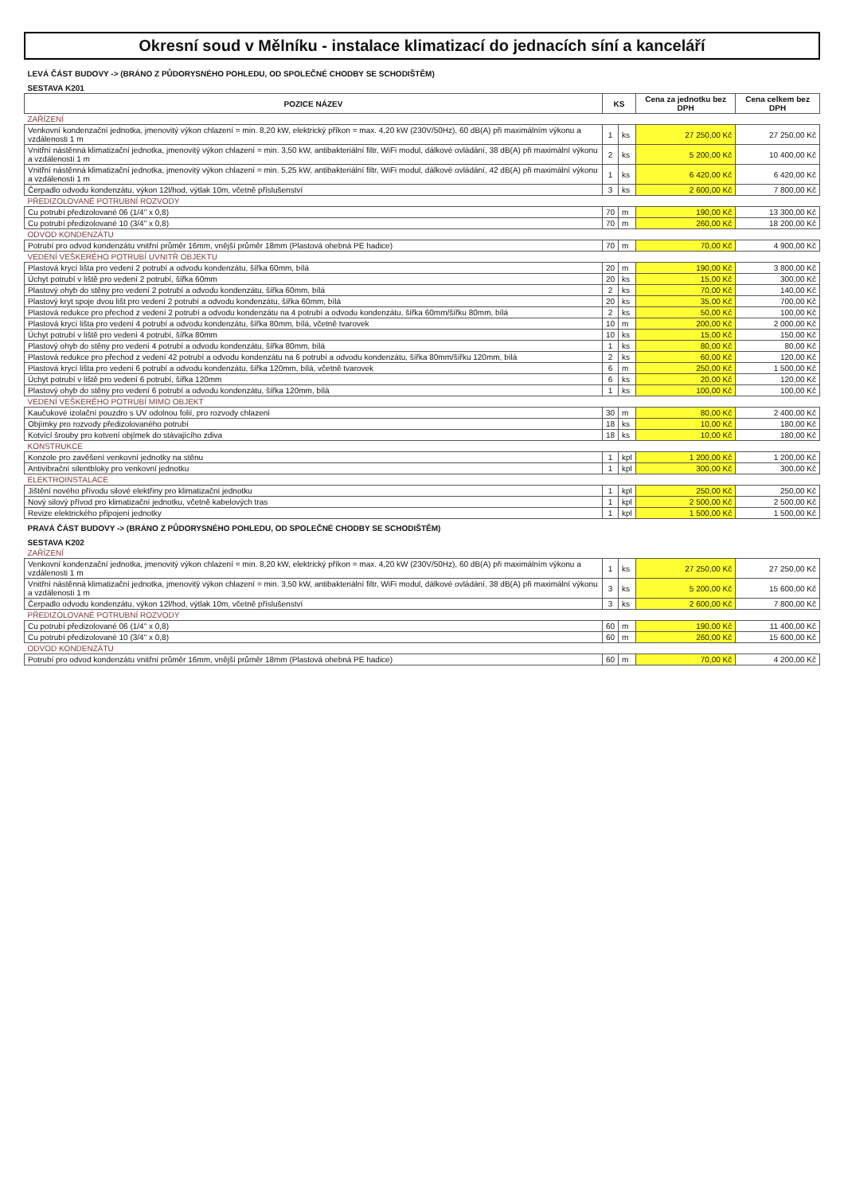Okresní soud v Mělníku - instalace klimatizací do jednacích síní a kanceláří
| LEVÁ ČÁST BUDOVY -> (BRÁNO Z PŮDORYSNÉHO POHLEDU, OD SPOLEČNÉ CHODBY SE SCHODIŠTĚM) | | | | |
| SESTAVA K201 | | | | |
| POZICE NÁZEV | KS | | Cena za jednotku bez DPH | Cena celkem bez DPH |
| ZAŘÍZENÍ | | | | |
| Venkovní kondenzační jednotka, jmenovitý výkon chlazení = min. 8,20 kW, elektrický příkon = max. 4,20 kW (230V/50Hz), 60 dB(A) při maximálním výkonu a vzdálenosti 1 m | 1 | ks | 27 250,00 Kč | 27 250,00 Kč |
| Vnitřní nástěnná klimatizační jednotka, jmenovitý výkon chlazení = min. 3,50 kW, antibakteriální filtr, WiFi modul, dálkové ovládání, 38 dB(A) při maximální výkonu a vzdálenosti 1 m | 2 | ks | 5 200,00 Kč | 10 400,00 Kč |
| Vnitřní nástěnná klimatizační jednotka, jmenovitý výkon chlazení = min. 5,25 kW, antibakteriální filtr, WiFi modul, dálkové ovládání, 42 dB(A) při maximální výkonu a vzdálenosti 1 m | 1 | ks | 6 420,00 Kč | 6 420,00 Kč |
| Čerpadlo odvodu kondenzátu, výkon 12l/hod, výtlak 10m, včetně příslušenství | 3 | ks | 2 600,00 Kč | 7 800,00 Kč |
| PŘEDIZOLOVANÉ POTRUBNÍ ROZVODY | | | | |
| Cu potrubí předizolované 06 (1/4" x 0,8) | 70 | m | 190,00 Kč | 13 300,00 Kč |
| Cu potrubí předizolované 10 (3/4" x 0,8) | 70 | m | 260,00 Kč | 18 200,00 Kč |
| ODVOD KONDENZÁTU | | | | |
| Potrubí pro odvod kondenzátu vnitřní průměr 16mm, vnější průměr 18mm (Plastová ohebná PE hadice) | 70 | m | 70,00 Kč | 4 900,00 Kč |
| VEDENÍ VEŠKERÉHO POTRUBÍ UVNITŘ OBJEKTU | | | | |
| Plastová krycí lišta pro vedení 2 potrubí a odvodu kondenzátu, šířka 60mm, bílá | 20 | m | 190,00 Kč | 3 800,00 Kč |
| Úchyt potrubí v liště pro vedení 2 potrubí, šířka 60mm | 20 | ks | 15,00 Kč | 300,00 Kč |
| Plastový ohyb do stěny pro vedení 2 potrubí a odvodu kondenzátu, šířka 60mm, bílá | 2 | ks | 70,00 Kč | 140,00 Kč |
| Plastový kryt spoje dvou lišt pro vedení 2 potrubí a odvodu kondenzátu, šířka 60mm, bílá | 20 | ks | 35,00 Kč | 700,00 Kč |
| Plastová redukce pro přechod z vedení 2 potrubí a odvodu kondenzátu na 4 potrubí a odvodu kondenzátu, šířka 60mm/šířku 80mm, bílá | 2 | ks | 50,00 Kč | 100,00 Kč |
| Plastová krycí lišta pro vedení 4 potrubí a odvodu kondenzátu, šířka 80mm, bílá, včetně tvarovek | 10 | m | 200,00 Kč | 2 000,00 Kč |
| Úchyt potrubí v liště pro vedení 4 potrubí, šířka 80mm | 10 | ks | 15,00 Kč | 150,00 Kč |
| Plastový ohyb do stěny pro vedení 4 potrubí a odvodu kondenzátu, šířka 80mm, bílá | 1 | ks | 80,00 Kč | 80,00 Kč |
| Plastová redukce pro přechod z vedení 42 potrubí a odvodu kondenzátu na 6 potrubí a odvodu kondenzátu, šířka 80mm/šířku 120mm, bílá | 2 | ks | 60,00 Kč | 120,00 Kč |
| Plastová krycí lišta pro vedení 6 potrubí a odvodu kondenzátu, šířka 120mm, bílá, včetně tvarovek | 6 | m | 250,00 Kč | 1 500,00 Kč |
| Úchyt potrubí v liště pro vedení 6 potrubí, šířka 120mm | 6 | ks | 20,00 Kč | 120,00 Kč |
| Plastový ohyb do stěny pro vedení 6 potrubí a odvodu kondenzátu, šířka 120mm, bílá | 1 | ks | 100,00 Kč | 100,00 Kč |
| VEDENÍ VEŠKERÉHO POTRUBÍ MIMO OBJEKT | | | | |
| Kaučukové izolační pouzdro s UV odolnou folií, pro rozvody chlazení | 30 | m | 80,00 Kč | 2 400,00 Kč |
| Objímky pro rozvody předizolovaného potrubí | 18 | ks | 10,00 Kč | 180,00 Kč |
| Kotvící šrouby pro kotvení objímek do stávajícího zdiva | 18 | ks | 10,00 Kč | 180,00 Kč |
| KONSTRUKCE | | | | |
| Konzole pro zavěšení venkovní jednotky na stěnu | 1 | kpl | 1 200,00 Kč | 1 200,00 Kč |
| Antivibrační silentbloky pro venkovní jednotku | 1 | kpl | 300,00 Kč | 300,00 Kč |
| ELEKTROINSTALACE | | | | |
| Jištění nového přívodu silové elektřiny pro klimatizační jednotku | 1 | kpl | 250,00 Kč | 250,00 Kč |
| Nový silový přívod pro klimatizační jednotku, včetně kabelových tras | 1 | kpl | 2 500,00 Kč | 2 500,00 Kč |
| Revize elektrického připojení jednotky | 1 | kpl | 1 500,00 Kč | 1 500,00 Kč |
| PRAVÁ ČÁST BUDOVY -> (BRÁNO Z PŮDORYSNÉHO POHLEDU, OD SPOLEČNÉ CHODBY SE SCHODIŠTĚM) | | | | |
| SESTAVA K202 | | | | |
| ZAŘÍZENÍ | | | | |
| Venkovní kondenzační jednotka, jmenovitý výkon chlazení = min. 8,20 kW, elektrický příkon = max. 4,20 kW (230V/50Hz), 60 dB(A) při maximálním výkonu a vzdálenosti 1 m | 1 | ks | 27 250,00 Kč | 27 250,00 Kč |
| Vnitřní nástěnná klimatizační jednotka, jmenovitý výkon chlazení = min. 3,50 kW, antibakteriální filtr, WiFi modul, dálkové ovládání, 38 dB(A) při maximální výkonu a vzdálenosti 1 m | 3 | ks | 5 200,00 Kč | 15 600,00 Kč |
| Čerpadlo odvodu kondenzátu, výkon 12l/hod, výtlak 10m, včetně příslušenství | 3 | ks | 2 600,00 Kč | 7 800,00 Kč |
| PŘEDIZOLOVANÉ POTRUBNÍ ROZVODY | | | | |
| Cu potrubí předizolované 06 (1/4" x 0,8) | 60 | m | 190,00 Kč | 11 400,00 Kč |
| Cu potrubí předizolované 10 (3/4" x 0,8) | 60 | m | 260,00 Kč | 15 600,00 Kč |
| ODVOD KONDENZÁTU | | | | |
| Potrubí pro odvod kondenzátu vnitřní průměr 16mm, vnější průměr 18mm (Plastová ohebná PE hadice) | 60 | m | 70,00 Kč | 4 200,00 Kč |